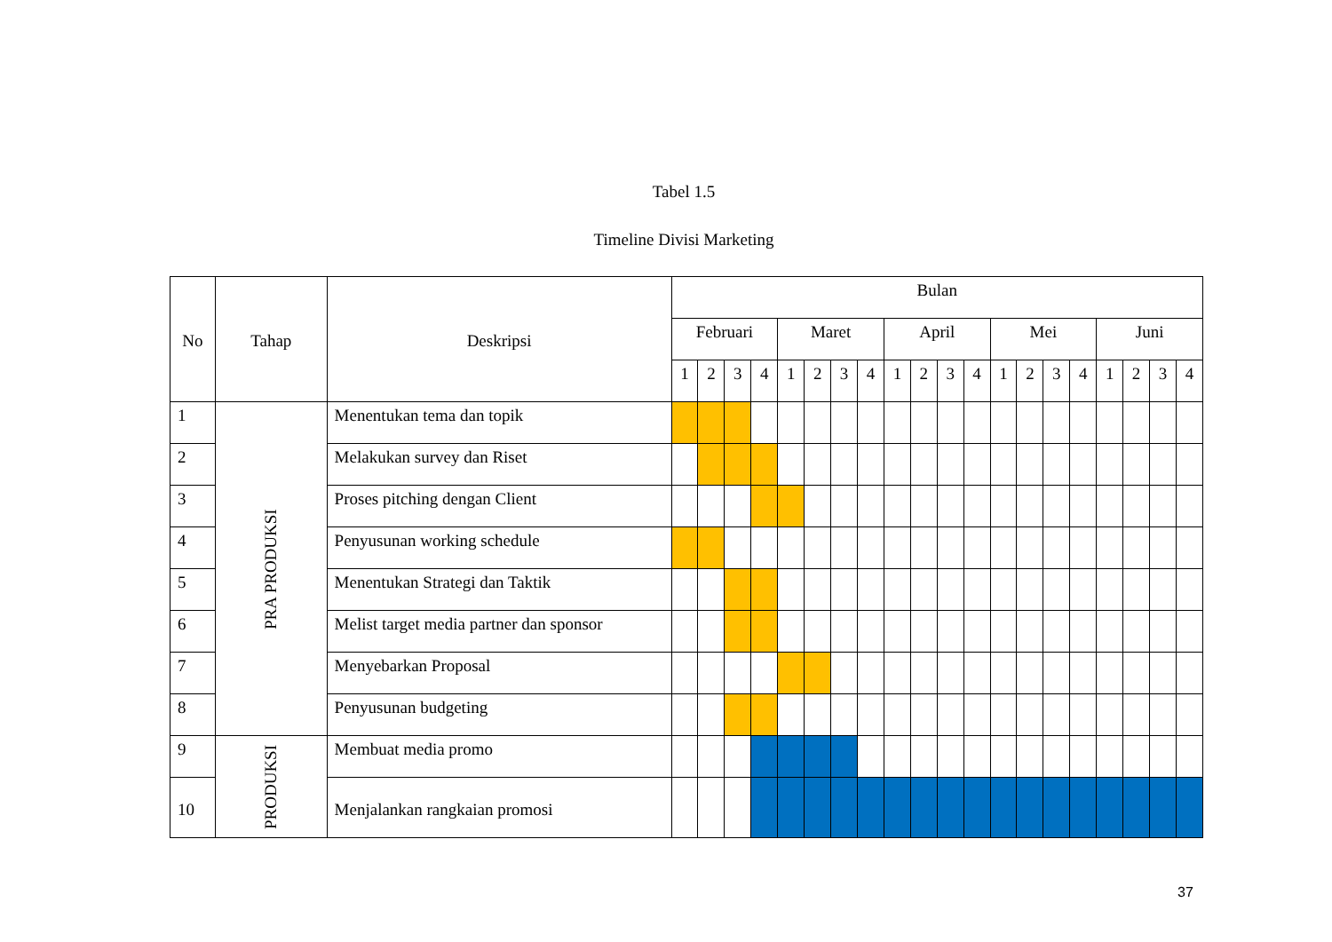Tabel 1.5
Timeline Divisi Marketing
| No | Tahap | Deskripsi | Bulan | | | | | | | | | | | | | | | | | | | |
| --- | --- | --- | --- | --- | --- | --- | --- | --- | --- | --- | --- | --- | --- | --- | --- | --- | --- | --- | --- | --- | --- | --- |
| | | | Februari | | | | Maret | | | | April | | | | Mei | | | | Juni | | | |
| | | | 1 | 2 | 3 | 4 | 1 | 2 | 3 | 4 | 1 | 2 | 3 | 4 | 1 | 2 | 3 | 4 | 1 | 2 | 3 | 4 |
| 1 | PRA PRODUKSI | Menentukan tema dan topik | | | | | | | | | | | | | | | | | | | | |
| 2 | | Melakukan survey dan Riset | | | | | | | | | | | | | | | | | | | | |
| 3 | | Proses pitching dengan Client | | | | | | | | | | | | | | | | | | | | |
| 4 | | Penyusunan working schedule | | | | | | | | | | | | | | | | | | | | |
| 5 | | Menentukan Strategi dan Taktik | | | | | | | | | | | | | | | | | | | | |
| 6 | | Melist target media partner dan sponsor | | | | | | | | | | | | | | | | | | | | |
| 7 | | Menyebarkan Proposal | | | | | | | | | | | | | | | | | | | | |
| 8 | | Penyusunan budgeting | | | | | | | | | | | | | | | | | | | | |
| 9 | PRODUKSI | Membuat media promo | | | | | | | | | | | | | | | | | | | | |
| 10 | | Menjalankan rangkaian promosi | | | | | | | | | | | | | | | | | | | | |
37